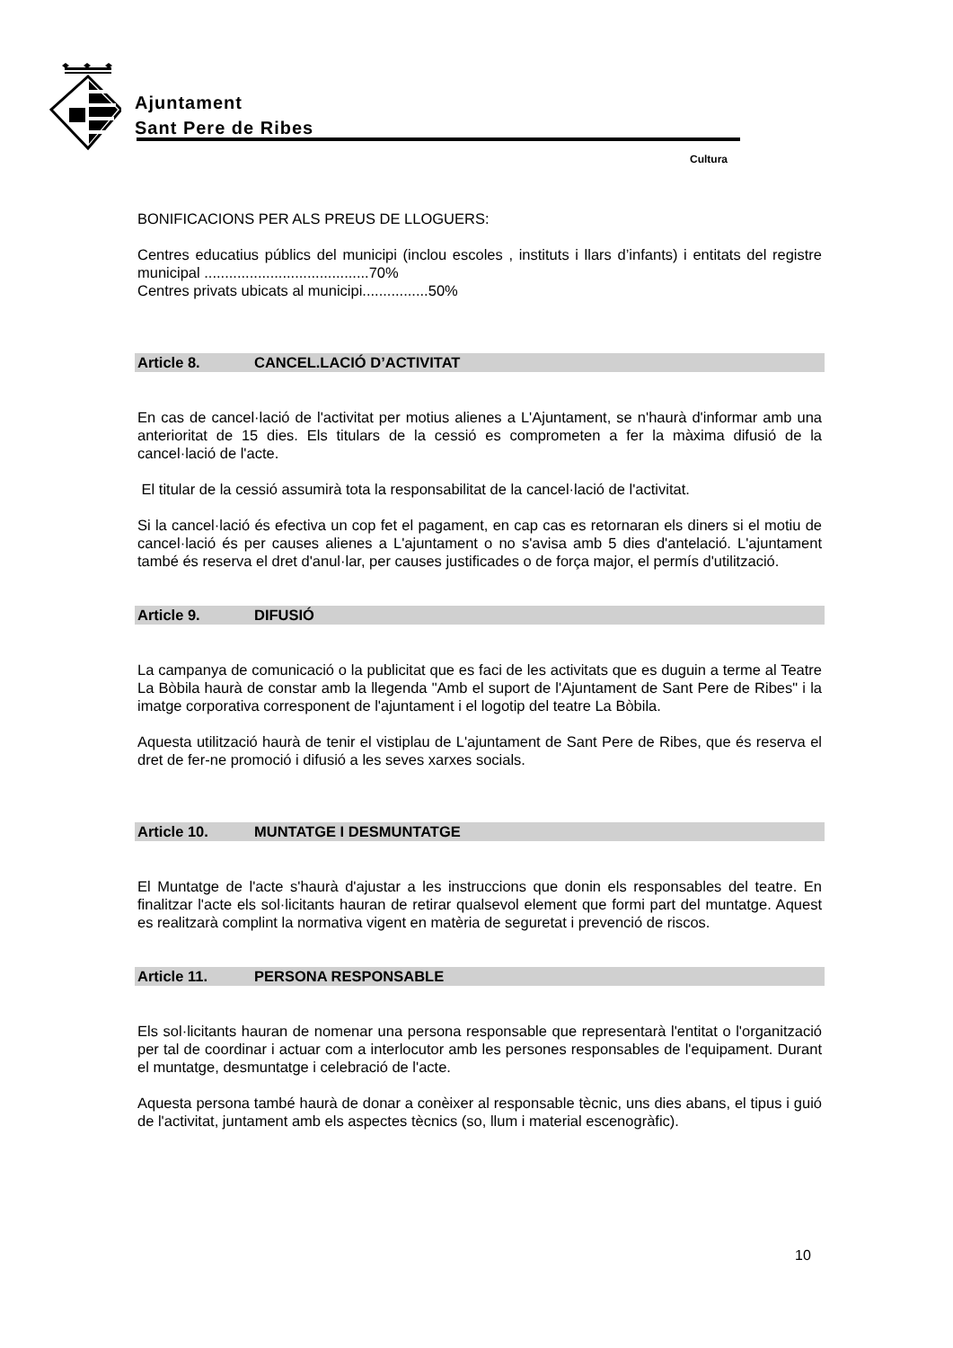Ajuntament
Sant Pere de Ribes
Cultura
BONIFICACIONS PER ALS PREUS DE LLOGUERS:
Centres educatius públics del municipi (inclou escoles , instituts i llars d’infants) i entitats del registre municipal ........................................70%
Centres privats ubicats al municipi................50%
Article 8. CANCEL.LACIÓ D’ACTIVITAT
En cas de cancel·lació de l'activitat per motius alienes a L'Ajuntament, se n'haurà d'informar amb una anterioritat de 15 dies. Els titulars de la cessió es comprometen a fer la màxima difusió de la cancel·lació de l'acte.
El titular de la cessió assumirà tota la responsabilitat de la cancel·lació de l'activitat.
Si la cancel·lació és efectiva un cop fet el pagament, en cap cas es retornaran els diners si el motiu de cancel·lació és per causes alienes a L'ajuntament o no s'avisa amb 5 dies d'antelació. L'ajuntament també és reserva el dret d'anul·lar, per causes justificades o de força major, el permís d'utilització.
Article 9. DIFUSIÓ
La campanya de comunicació o la publicitat que es faci de les activitats que es duguin a terme al Teatre La Bòbila haurà de constar amb la llegenda "Amb el suport de l'Ajuntament de Sant Pere de Ribes" i la imatge corporativa corresponent de l'ajuntament i el logotip del teatre La Bòbila.
Aquesta utilització haurà de tenir el vistiplau de L'ajuntament de Sant Pere de Ribes, que és reserva el dret de fer-ne promoció i difusió a les seves xarxes socials.
Article 10. MUNTATGE I DESMUNTATGE
El Muntatge de l'acte s'haurà d'ajustar a les instruccions que donin els responsables del teatre. En finalitzar l'acte els sol·licitants hauran de retirar qualsevol element que formi part del muntatge. Aquest es realitzarà complint la normativa vigent en matèria de seguretat i prevenció de riscos.
Article 11. PERSONA RESPONSABLE
Els sol·licitants hauran de nomenar una persona responsable que representarà l'entitat o l'organització per tal de coordinar i actuar com a interlocutor amb les persones responsables de l'equipament. Durant el muntatge, desmuntatge i celebració de l'acte.
Aquesta persona també haurà de donar a conèixer al responsable tècnic, uns dies abans, el tipus i guió de l'activitat, juntament amb els aspectes tècnics (so, llum i material escenogràfic).
10